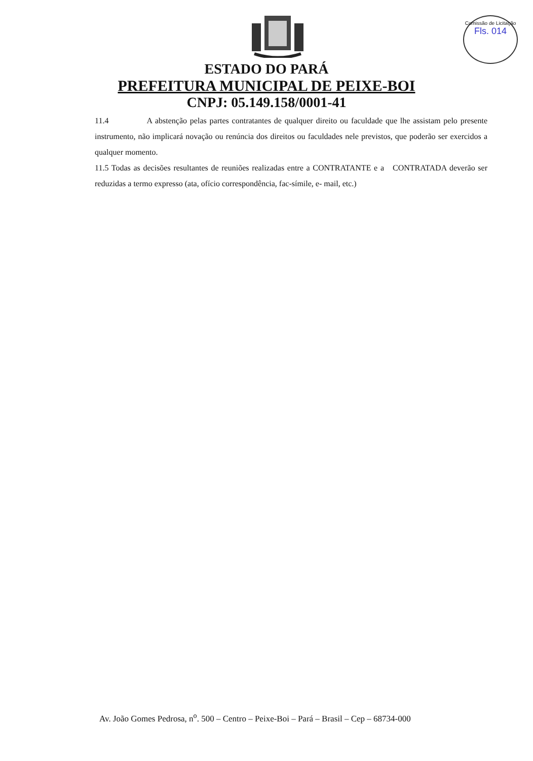Comissão de Licitação
Fls. 014
ESTADO DO PARÁ
PREFEITURA MUNICIPAL DE PEIXE-BOI
CNPJ: 05.149.158/0001-41
11.4 A abstenção pelas partes contratantes de qualquer direito ou faculdade que lhe assistam pelo presente instrumento, não implicará novação ou renúncia dos direitos ou faculdades nele previstos, que poderão ser exercidos a qualquer momento.
11.5 Todas as decisões resultantes de reuniões realizadas entre a CONTRATANTE e a CONTRATADA deverão ser reduzidas a termo expresso (ata, ofício correspondência, fac-símile, e- mail, etc.)
Av. João Gomes Pedrosa, n<sup>o</sup>. 500 – Centro – Peixe-Boi – Pará – Brasil – Cep – 68734-000